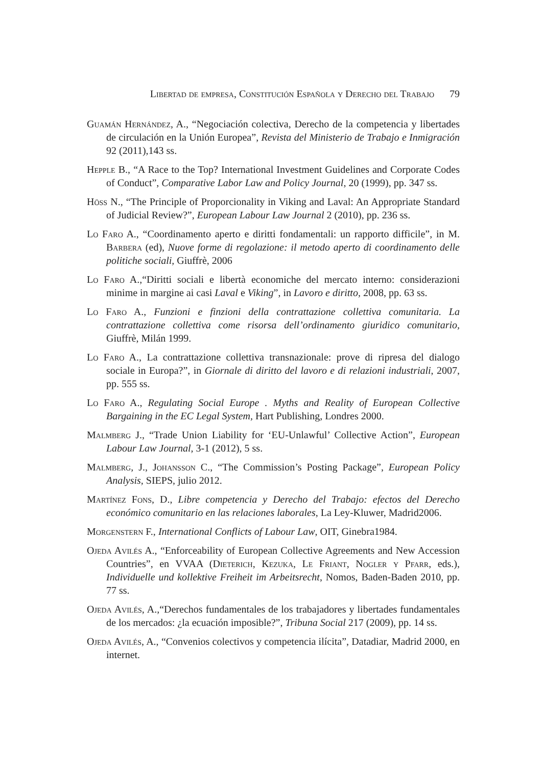Libertad de empresa, Constitución Española y Derecho del Trabajo 79
Guamán Hernández, A., “Negociación colectiva, Derecho de la competencia y libertades de circulación en la Unión Europea”, Revista del Ministerio de Trabajo e Inmigración 92 (2011),143 ss.
Hepple B., “A Race to the Top? International Investment Guidelines and Corporate Codes of Conduct”, Comparative Labor Law and Policy Journal, 20 (1999), pp. 347 ss.
Höss N., “The Principle of Proporcionality in Viking and Laval: An Appropriate Standard of Judicial Review?”, European Labour Law Journal 2 (2010), pp. 236 ss.
Lo Faro A., “Coordinamento aperto e diritti fondamentali: un rapporto difficile”, in M. Barbera (ed), Nuove forme di regolazione: il metodo aperto di coordinamento delle politiche sociali, Giuffrè, 2006
Lo Faro A.,“Diritti sociali e libertà economiche del mercato interno: considerazioni minime in margine ai casi Laval e Viking”, in Lavoro e diritto, 2008, pp. 63 ss.
Lo Faro A., Funzioni e finzioni della contrattazione collettiva comunitaria. La contrattazione collettiva come risorsa dell’ordinamento giuridico comunitario, Giuffrè, Milán 1999.
Lo Faro A., La contrattazione collettiva transnazionale: prove di ripresa del dialogo sociale in Europa?”, in Giornale di diritto del lavoro e di relazioni industriali, 2007, pp. 555 ss.
Lo Faro A., Regulating Social Europe . Myths and Reality of European Collective Bargaining in the EC Legal System, Hart Publishing, Londres 2000.
Malmberg J., “Trade Union Liability for ‘EU-Unlawful’ Collective Action”, European Labour Law Journal, 3-1 (2012), 5 ss.
Malmberg, J., Johansson C., “The Commission’s Posting Package”, European Policy Analysis, SIEPS, julio 2012.
Martínez Fons, D., Libre competencia y Derecho del Trabajo: efectos del Derecho económico comunitario en las relaciones laborales, La Ley-Kluwer, Madrid2006.
Morgenstern F., International Conflicts of Labour Law, OIT, Ginebra1984.
Ojeda Avilés A., “Enforceability of European Collective Agreements and New Accession Countries”, en VVAA (Dieterich, Kezuka, Le Friant, Nogler y Pfarr, eds.), Individuelle und kollektive Freiheit im Arbeitsrecht, Nomos, Baden-Baden 2010, pp. 77 ss.
Ojeda Avilés, A.,“Derechos fundamentales de los trabajadores y libertades fundamentales de los mercados: ¿la ecuación imposible?”, Tribuna Social 217 (2009), pp. 14 ss.
Ojeda Avilés, A., “Convenios colectivos y competencia ilícita”, Datadiar, Madrid 2000, en internet.